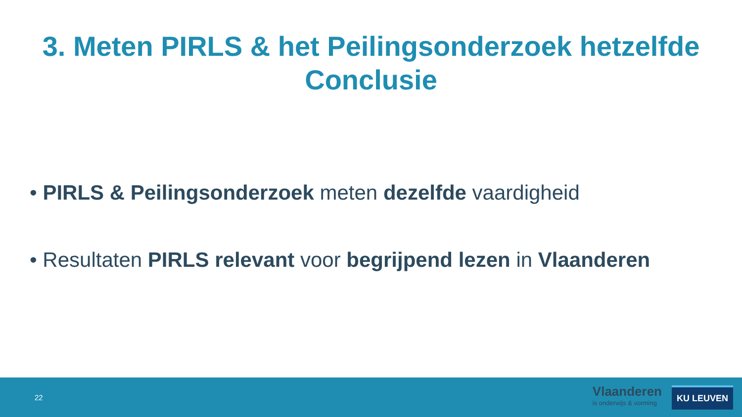3. Meten PIRLS & het Peilingsonderzoek hetzelfde
Conclusie
• PIRLS & Peilingsonderzoek meten dezelfde vaardigheid
• Resultaten PIRLS relevant voor begrijpend lezen in Vlaanderen
22
Vlaanderen
is onderwijs & vorming
KU LEUVEN